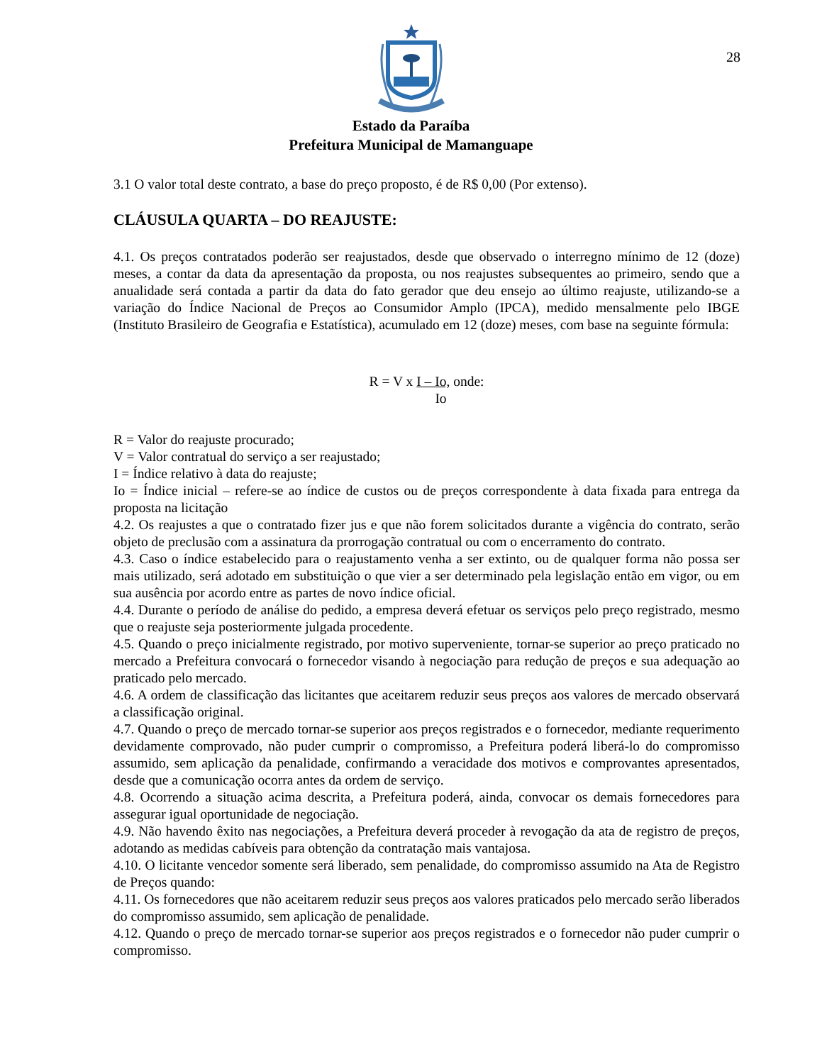28
Estado da Paraíba
Prefeitura Municipal de Mamanguape
3.1 O valor total deste contrato, a base do preço proposto, é de R$ 0,00 (Por extenso).
CLÁUSULA QUARTA – DO REAJUSTE:
4.1. Os preços contratados poderão ser reajustados, desde que observado o interregno mínimo de 12 (doze) meses, a contar da data da apresentação da proposta, ou nos reajustes subsequentes ao primeiro, sendo que a anualidade será contada a partir da data do fato gerador que deu ensejo ao último reajuste, utilizando-se a variação do Índice Nacional de Preços ao Consumidor Amplo (IPCA), medido mensalmente pelo IBGE (Instituto Brasileiro de Geografia e Estatística), acumulado em 12 (doze) meses, com base na seguinte fórmula:
R = V x I – Io, onde:
Io
R = Valor do reajuste procurado;
V = Valor contratual do serviço a ser reajustado;
I = Índice relativo à data do reajuste;
Io = Índice inicial – refere-se ao índice de custos ou de preços correspondente à data fixada para entrega da proposta na licitação
4.2. Os reajustes a que o contratado fizer jus e que não forem solicitados durante a vigência do contrato, serão objeto de preclusão com a assinatura da prorrogação contratual ou com o encerramento do contrato.
4.3. Caso o índice estabelecido para o reajustamento venha a ser extinto, ou de qualquer forma não possa ser mais utilizado, será adotado em substituição o que vier a ser determinado pela legislação então em vigor, ou em sua ausência por acordo entre as partes de novo índice oficial.
4.4. Durante o período de análise do pedido, a empresa deverá efetuar os serviços pelo preço registrado, mesmo que o reajuste seja posteriormente julgada procedente.
4.5. Quando o preço inicialmente registrado, por motivo superveniente, tornar-se superior ao preço praticado no mercado a Prefeitura convocará o fornecedor visando à negociação para redução de preços e sua adequação ao praticado pelo mercado.
4.6. A ordem de classificação das licitantes que aceitarem reduzir seus preços aos valores de mercado observará a classificação original.
4.7. Quando o preço de mercado tornar-se superior aos preços registrados e o fornecedor, mediante requerimento devidamente comprovado, não puder cumprir o compromisso, a Prefeitura poderá liberá-lo do compromisso assumido, sem aplicação da penalidade, confirmando a veracidade dos motivos e comprovantes apresentados, desde que a comunicação ocorra antes da ordem de serviço.
4.8. Ocorrendo a situação acima descrita, a Prefeitura poderá, ainda, convocar os demais fornecedores para assegurar igual oportunidade de negociação.
4.9. Não havendo êxito nas negociações, a Prefeitura deverá proceder à revogação da ata de registro de preços, adotando as medidas cabíveis para obtenção da contratação mais vantajosa.
4.10. O licitante vencedor somente será liberado, sem penalidade, do compromisso assumido na Ata de Registro de Preços quando:
4.11. Os fornecedores que não aceitarem reduzir seus preços aos valores praticados pelo mercado serão liberados do compromisso assumido, sem aplicação de penalidade.
4.12. Quando o preço de mercado tornar-se superior aos preços registrados e o fornecedor não puder cumprir o compromisso.